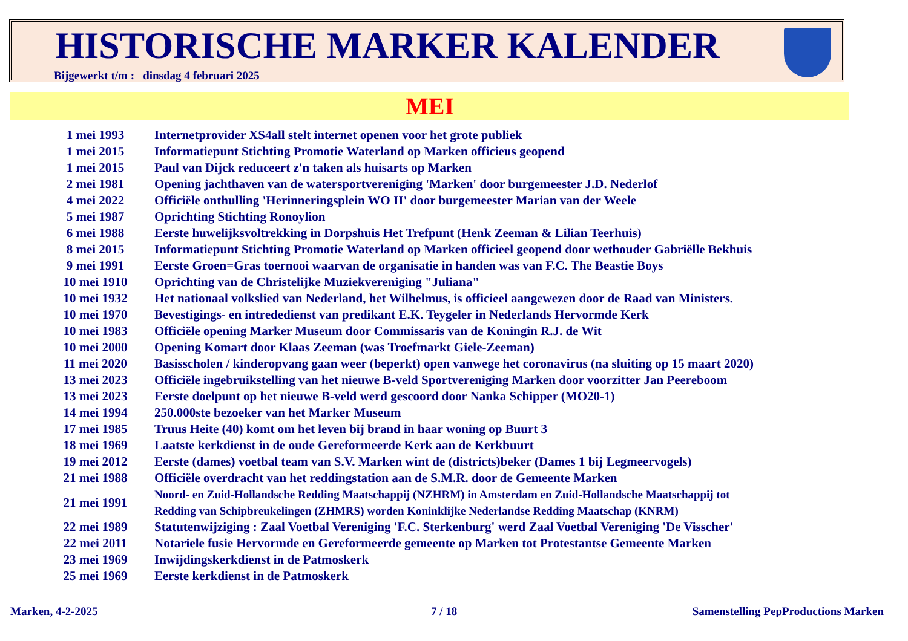HISTORISCHE MARKER KALENDER
Bijgewerkt t/m : dinsdag 4 februari 2025
MEI
| 1 mei 1993 | Internetprovider XS4all stelt internet openen voor het grote publiek |
| 1 mei 2015 | Informatiepunt Stichting Promotie Waterland op Marken officieus geopend |
| 1 mei 2015 | Paul van Dijck reduceert z'n taken als huisarts op Marken |
| 2 mei 1981 | Opening jachthaven van de watersportvereniging 'Marken' door burgemeester J.D. Nederlof |
| 4 mei 2022 | Officiële onthulling 'Herinneringsplein WO II' door burgemeester Marian van der Weele |
| 5 mei 1987 | Oprichting Stichting Ronoylion |
| 6 mei 1988 | Eerste huwelijksvoltrekking in Dorpshuis Het Trefpunt (Henk Zeeman & Lilian Teerhuis) |
| 8 mei 2015 | Informatiepunt Stichting Promotie Waterland op Marken officieel geopend door wethouder Gabriëlle Bekhuis |
| 9 mei 1991 | Eerste Groen=Gras toernooi waarvan de organisatie in handen was van F.C. The Beastie Boys |
| 10 mei 1910 | Oprichting van de Christelijke Muziekvereniging "Juliana" |
| 10 mei 1932 | Het nationaal volkslied van Nederland, het Wilhelmus, is officieel aangewezen door de Raad van Ministers. |
| 10 mei 1970 | Bevestigings- en intrededienst van predikant E.K. Teygeler in Nederlands Hervormde Kerk |
| 10 mei 1983 | Officiële opening Marker Museum door Commissaris van de Koningin R.J. de Wit |
| 10 mei 2000 | Opening Komart door Klaas Zeeman (was Troefmarkt Giele-Zeeman) |
| 11 mei 2020 | Basisscholen / kinderopvang gaan weer (beperkt) open vanwege het coronavirus (na sluiting op 15 maart 2020) |
| 13 mei 2023 | Officiële ingebruikstelling van het nieuwe B-veld Sportvereniging Marken door voorzitter Jan Peereboom |
| 13 mei 2023 | Eerste doelpunt op het nieuwe B-veld werd gescoord door Nanka Schipper (MO20-1) |
| 14 mei 1994 | 250.000ste bezoeker van het Marker Museum |
| 17 mei 1985 | Truus Heite (40) komt om het leven bij brand in haar woning op Buurt 3 |
| 18 mei 1969 | Laatste kerkdienst in de oude Gereformeerde Kerk aan de Kerkbuurt |
| 19 mei 2012 | Eerste (dames) voetbal team van S.V. Marken wint de (districts)beker (Dames 1 bij Legmeervogels) |
| 21 mei 1988 | Officiële overdracht van het reddingstation aan de S.M.R. door de Gemeente Marken |
| 21 mei 1991 | Noord- en Zuid-Hollandsche Redding Maatschappij (NZHRM) in Amsterdam en Zuid-Hollandsche Maatschappij tot Redding van Schipbreukelingen (ZHMRS) worden Koninklijke Nederlandse Redding Maatschap (KNRM) |
| 22 mei 1989 | Statutenwijziging : Zaal Voetbal Vereniging 'F.C. Sterkenburg' werd Zaal Voetbal Vereniging 'De Visscher' |
| 22 mei 2011 | Notariele fusie Hervormde en Gereformeerde gemeente op Marken tot Protestantse Gemeente Marken |
| 23 mei 1969 | Inwijdingskerkdienst in de Patmoskerk |
| 25 mei 1969 | Eerste kerkdienst in de Patmoskerk |
Marken, 4-2-2025 7 / 18
Samenstelling PepProductions Marken